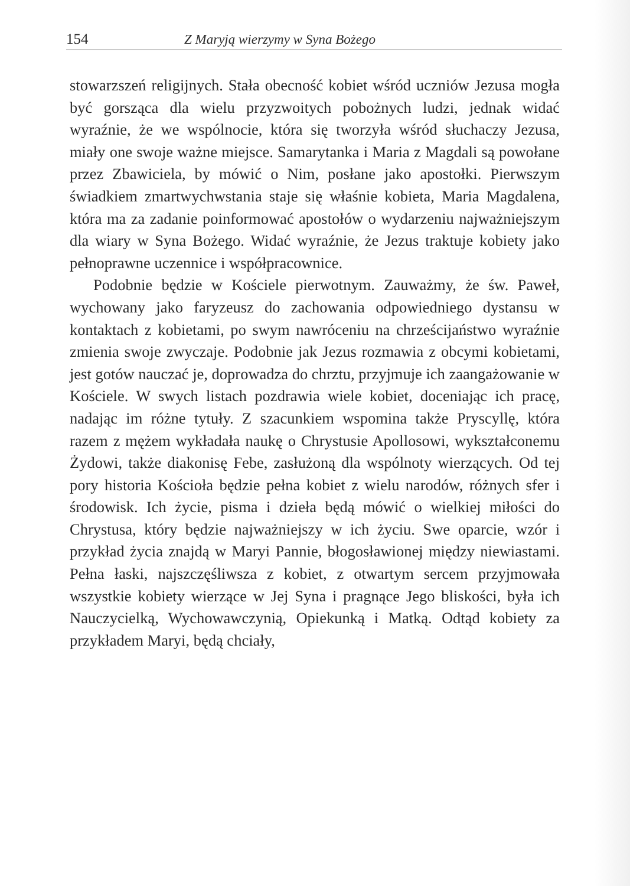154 Z Maryją wierzymy w Syna Bożego
stowarzszeń religijnych. Stała obecność kobiet wśród uczniów Jezusa mogła być gorsząca dla wielu przyzwoitych pobożnych ludzi, jednak widać wyraźnie, że we wspólnocie, która się tworzyła wśród słuchaczy Jezusa, miały one swoje ważne miejsce. Samarytanka i Maria z Magdali są powołane przez Zbawiciela, by mówić o Nim, posłane jako apostołki. Pierwszym świadkiem zmartwychwstania staje się właśnie kobieta, Maria Magdalena, która ma za zadanie poinformować apostołów o wydarzeniu najważniejszym dla wiary w Syna Bożego. Widać wyraźnie, że Jezus traktuje kobiety jako pełnoprawne uczennice i współpracownice.
Podobnie będzie w Kościele pierwotnym. Zauważmy, że św. Paweł, wychowany jako faryzeusz do zachowania odpowiedniego dystansu w kontaktach z kobietami, po swym nawróceniu na chrześcijaństwo wyraźnie zmienia swoje zwyczaje. Podobnie jak Jezus rozmawia z obcymi kobietami, jest gotów nauczać je, doprowadza do chrztu, przyjmuje ich zaangażowanie w Kościele. W swych listach pozdrawia wiele kobiet, doceniając ich pracę, nadając im różne tytuły. Z szacunkiem wspomina także Pryscyllę, która razem z mężem wykładała naukę o Chrystusie Apollosowi, wykształconemu Żydowi, także diakonisę Febe, zasłużoną dla wspólnoty wierzących. Od tej pory historia Kościoła będzie pełna kobiet z wielu narodów, różnych sfer i środowisk. Ich życie, pisma i dzieła będą mówić o wielkiej miłości do Chrystusa, który będzie najważniejszy w ich życiu. Swe oparcie, wzór i przykład życia znajdą w Maryi Pannie, błogosławionej między niewiastami. Pełna łaski, najszczęśliwsza z kobiet, z otwartym sercem przyjmowała wszystkie kobiety wierzące w Jej Syna i pragnące Jego bliskości, była ich Nauczycielką, Wychowawczynią, Opiekunką i Matką. Odtąd kobiety za przykładem Maryi, będą chciały,